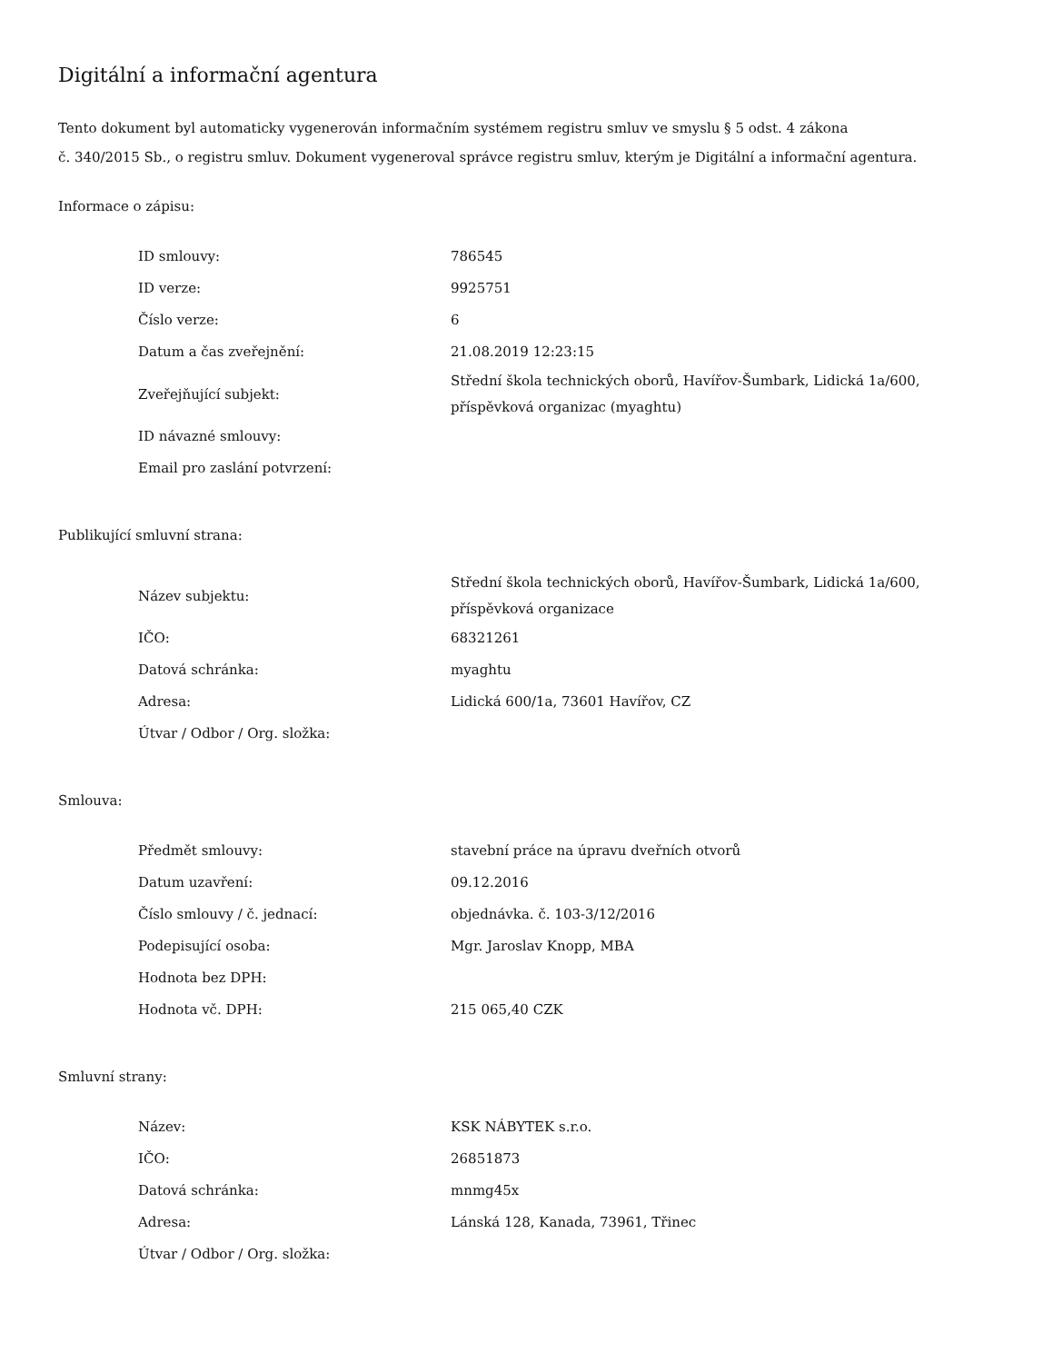Digitální a informační agentura
Tento dokument byl automaticky vygenerován informačním systémem registru smluv ve smyslu § 5 odst. 4 zákona
č. 340/2015 Sb., o registru smluv. Dokument vygeneroval správce registru smluv, kterým je Digitální a informační agentura.
Informace o zápisu:
| ID smlouvy: | 786545 |
| ID verze: | 9925751 |
| Číslo verze: | 6 |
| Datum a čas zveřejnění: | 21.08.2019 12:23:15 |
| Zveřejňující subjekt: | Střední škola technických oborů, Havířov-Šumbark, Lidická 1a/600, příspěvková organizac (myaghtu) |
| ID návazné smlouvy: | |
| Email pro zaslání potvrzení: | |
Publikující smluvní strana:
| Název subjektu: | Střední škola technických oborů, Havířov-Šumbark, Lidická 1a/600, příspěvková organizace |
| IČO: | 68321261 |
| Datová schránka: | myaghtu |
| Adresa: | Lidická 600/1a, 73601 Havířov, CZ |
| Útvar / Odbor / Org. složka: | |
Smlouva:
| Předmět smlouvy: | stavební práce na úpravu dveřních otvorů |
| Datum uzavření: | 09.12.2016 |
| Číslo smlouvy / č. jednací: | objednávka. č. 103-3/12/2016 |
| Podepisující osoba: | Mgr. Jaroslav Knopp, MBA |
| Hodnota bez DPH: | |
| Hodnota vč. DPH: | 215 065,40 CZK |
Smluvní strany:
| Název: | KSK NÁBYTEK s.r.o. |
| IČO: | 26851873 |
| Datová schránka: | mnmg45x |
| Adresa: | Lánská 128, Kanada, 73961, Třinec |
| Útvar / Odbor / Org. složka: | |